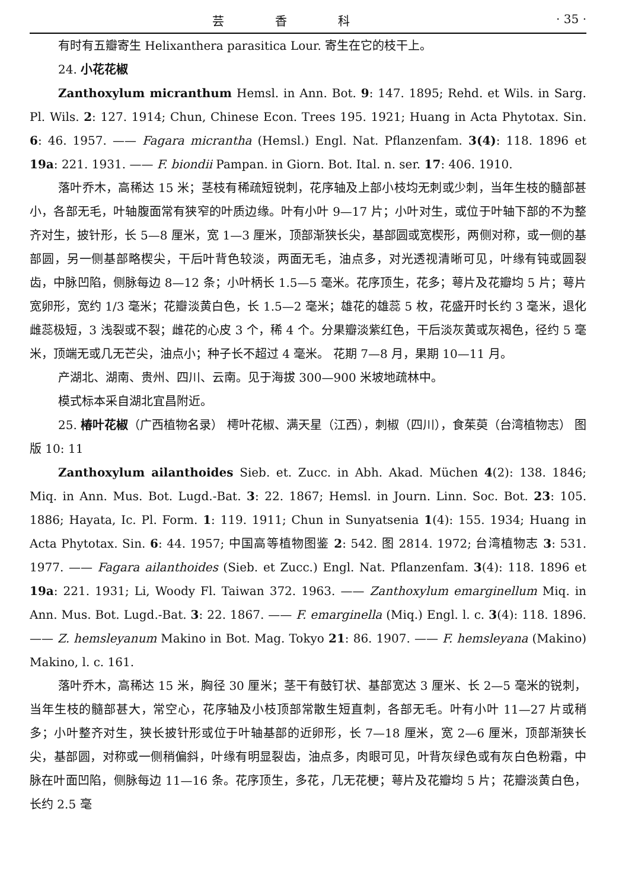芸 香 科 · 35 ·
有时有五瓣寄生 Helixanthera parasitica Lour. 寄生在它的枝干上。
24. 小花花椒
Zanthoxylum micranthum Hemsl. in Ann. Bot. 9: 147. 1895; Rehd. et Wils. in Sarg. Pl. Wils. 2: 127. 1914; Chun, Chinese Econ. Trees 195. 1921; Huang in Acta Phytotax. Sin. 6: 46. 1957. —— Fagara micrantha (Hemsl.) Engl. Nat. Pflanzenfam. 3(4): 118. 1896 et 19a: 221. 1931. —— F. biondii Pampan. in Giorn. Bot. Ital. n. ser. 17: 406. 1910.
落叶乔木，高稀达 15 米；茎枝有稀疏短锐刺，花序轴及上部小枝均无刺或少刺，当年生枝的髓部甚小，各部无毛，叶轴腹面常有狭窄的叶质边缘。叶有小叶 9—17 片；小叶对生，或位于叶轴下部的不为整齐对生，披针形，长 5—8 厘米，宽 1—3 厘米，顶部渐狭长尖，基部圆或宽楔形，两侧对称，或一侧的基部圆，另一侧基部略楔尖，干后叶背色较淡，两面无毛，油点多，对光透视清晰可见，叶缘有钝或圆裂齿，中脉凹陷，侧脉每边 8—12 条；小叶柄长 1.5—5 毫米。花序顶生，花多；萼片及花瓣均 5 片；萼片宽卵形，宽约 1/3 毫米；花瓣淡黄白色，长 1.5—2 毫米；雄花的雄蕊 5 枚，花盛开时长约 3 毫米，退化雌蕊极短，3 浅裂或不裂；雌花的心皮 3 个，稀 4 个。分果瓣淡紫红色，干后淡灰黄或灰褐色，径约 5 毫米，顶端无或几无芒尖，油点小；种子长不超过 4 毫米。 花期 7—8 月，果期 10—11 月。
产湖北、湖南、贵州、四川、云南。见于海拔 300—900 米坡地疏林中。
模式标本采自湖北宜昌附近。
25. 椿叶花椒（广西植物名录） 樗叶花椒、满天星（江西），刺椒（四川），食茱萸（台湾植物志） 图版 10: 11
Zanthoxylum ailanthoides Sieb. et. Zucc. in Abh. Akad. Müchen 4(2): 138. 1846; Miq. in Ann. Mus. Bot. Lugd.-Bat. 3: 22. 1867; Hemsl. in Journ. Linn. Soc. Bot. 23: 105. 1886; Hayata, Ic. Pl. Form. 1: 119. 1911; Chun in Sunyatsenia 1(4): 155. 1934; Huang in Acta Phytotax. Sin. 6: 44. 1957; 中国高等植物图鉴 2: 542. 图 2814. 1972; 台湾植物志 3: 531. 1977. —— Fagara ailanthoides (Sieb. et Zucc.) Engl. Nat. Pflanzenfam. 3(4): 118. 1896 et 19a: 221. 1931; Li, Woody Fl. Taiwan 372. 1963. —— Zanthoxylum emarginellum Miq. in Ann. Mus. Bot. Lugd.-Bat. 3: 22. 1867. —— F. emarginella (Miq.) Engl. l. c. 3(4): 118. 1896. —— Z. hemsleyanum Makino in Bot. Mag. Tokyo 21: 86. 1907. —— F. hemsleyana (Makino) Makino, l. c. 161.
落叶乔木，高稀达 15 米，胸径 30 厘米；茎干有鼓钉状、基部宽达 3 厘米、长 2—5 毫米的锐刺，当年生枝的髓部甚大，常空心，花序轴及小枝顶部常散生短直刺，各部无毛。叶有小叶 11—27 片或稍多；小叶整齐对生，狭长披针形或位于叶轴基部的近卵形，长 7—18 厘米，宽 2—6 厘米，顶部渐狭长尖，基部圆，对称或一侧稍偏斜，叶缘有明显裂齿，油点多，肉眼可见，叶背灰绿色或有灰白色粉霜，中脉在叶面凹陷，侧脉每边 11—16 条。花序顶生，多花，几无花梗；萼片及花瓣均 5 片；花瓣淡黄白色，长约 2.5 毫